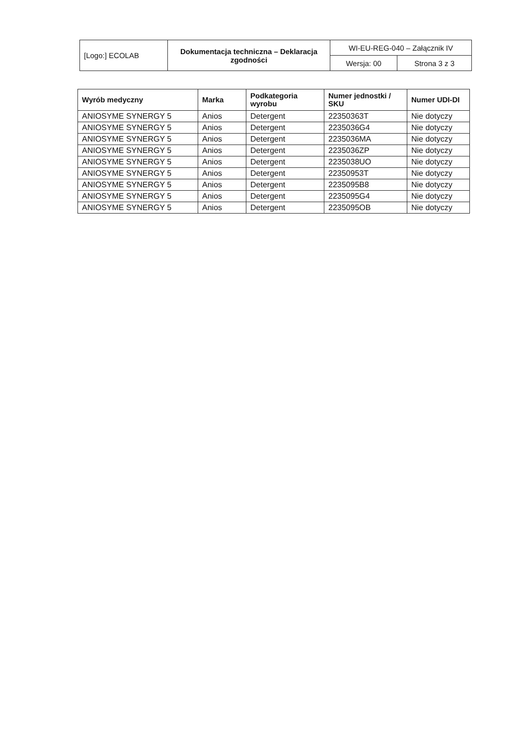| [Logo:] ECOLAB | Dokumentacja techniczna – Deklaracja zgodności | WI-EU-REG-040 – Załącznik IV | |
| | | Wersja: 00 | Strona 3 z 3 |
| Wyrób medyczny | Marka | Podkategoria wyrobu | Numer jednostki / SKU | Numer UDI-DI |
| --- | --- | --- | --- | --- |
| ANIOSYME SYNERGY 5 | Anios | Detergent | 22350363T | Nie dotyczy |
| ANIOSYME SYNERGY 5 | Anios | Detergent | 2235036G4 | Nie dotyczy |
| ANIOSYME SYNERGY 5 | Anios | Detergent | 2235036MA | Nie dotyczy |
| ANIOSYME SYNERGY 5 | Anios | Detergent | 2235036ZP | Nie dotyczy |
| ANIOSYME SYNERGY 5 | Anios | Detergent | 2235038UO | Nie dotyczy |
| ANIOSYME SYNERGY 5 | Anios | Detergent | 22350953T | Nie dotyczy |
| ANIOSYME SYNERGY 5 | Anios | Detergent | 2235095B8 | Nie dotyczy |
| ANIOSYME SYNERGY 5 | Anios | Detergent | 2235095G4 | Nie dotyczy |
| ANIOSYME SYNERGY 5 | Anios | Detergent | 2235095OB | Nie dotyczy |